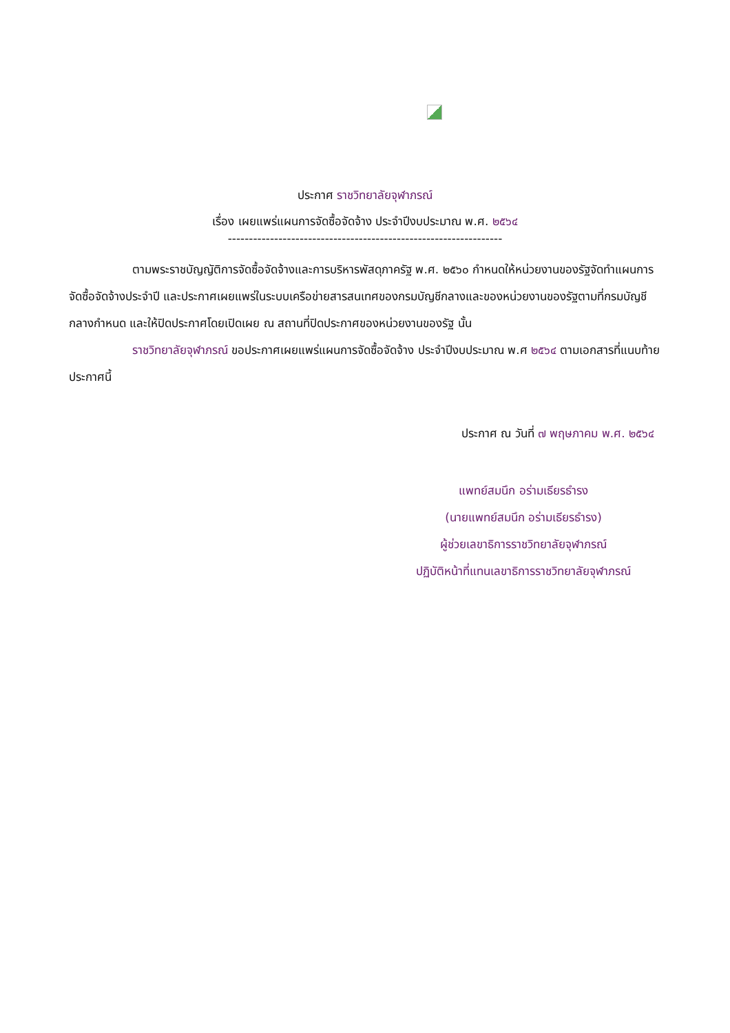ประกาศ ราชวิทยาลัยจุฬาภรณ์
เรื่อง เผยแพร่แผนการจัดซื้อจัดจ้าง ประจำปีงบประมาณ พ.ศ. ๒๕๖๔
-----------------------------------------------------------------
ตามพระราชบัญญัติการจัดซื้อจัดจ้างและการบริหารพัสดุภาครัฐ พ.ศ. ๒๕๖๐ กำหนดให้หน่วยงานของรัฐจัดทำแผนการจัดซื้อจัดจ้างประจำปี และประกาศเผยแพร่ในระบบเครือข่ายสารสนเทศของกรมบัญชีกลางและของหน่วยงานของรัฐตามที่กรมบัญชีกลางกำหนด และให้ปิดประกาศโดยเปิดเผย ณ สถานที่ปิดประกาศของหน่วยงานของรัฐ นั้น
ราชวิทยาลัยจุฬาภรณ์ ขอประกาศเผยแพร่แผนการจัดซื้อจัดจ้าง ประจำปีงบประมาณ พ.ศ ๒๕๖๔ ตามเอกสารที่แนบท้ายประกาศนี้
ประกาศ ณ วันที่ ๗ พฤษภาคม พ.ศ. ๒๕๖๔
แพทย์สมนึก อร่ามเธียรธำรง
(นายแพทย์สมนึก อร่ามเธียรธำรง)
ผู้ช่วยเลขาธิการราชวิทยาลัยจุฬาภรณ์
ปฏิบัติหน้าที่แทนเลขาธิการราชวิทยาลัยจุฬาภรณ์